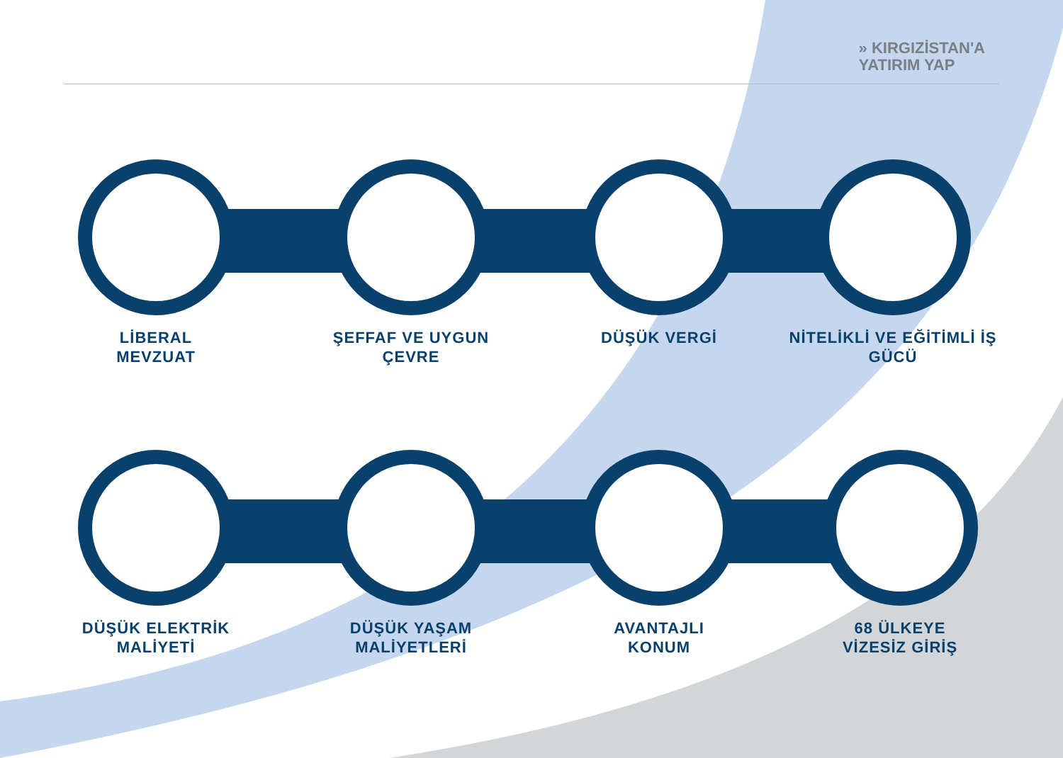» KIRGIZİSTAN'A
YATIRIM YAP
LİBERAL MEVZUAT ŞEFFAF VE UYGUN ÇEVRE DÜŞÜK VERGİ
NİTELİKLİ VE EĞİTİMLİ İŞ GÜCÜ
DÜŞÜK ELEKTRİK MALİYETİ
DÜŞÜK YAŞAM MALİYETLERİ
AVANTAJLI KONUM
68 ÜLKEYE VİZESİZ GİRİŞ